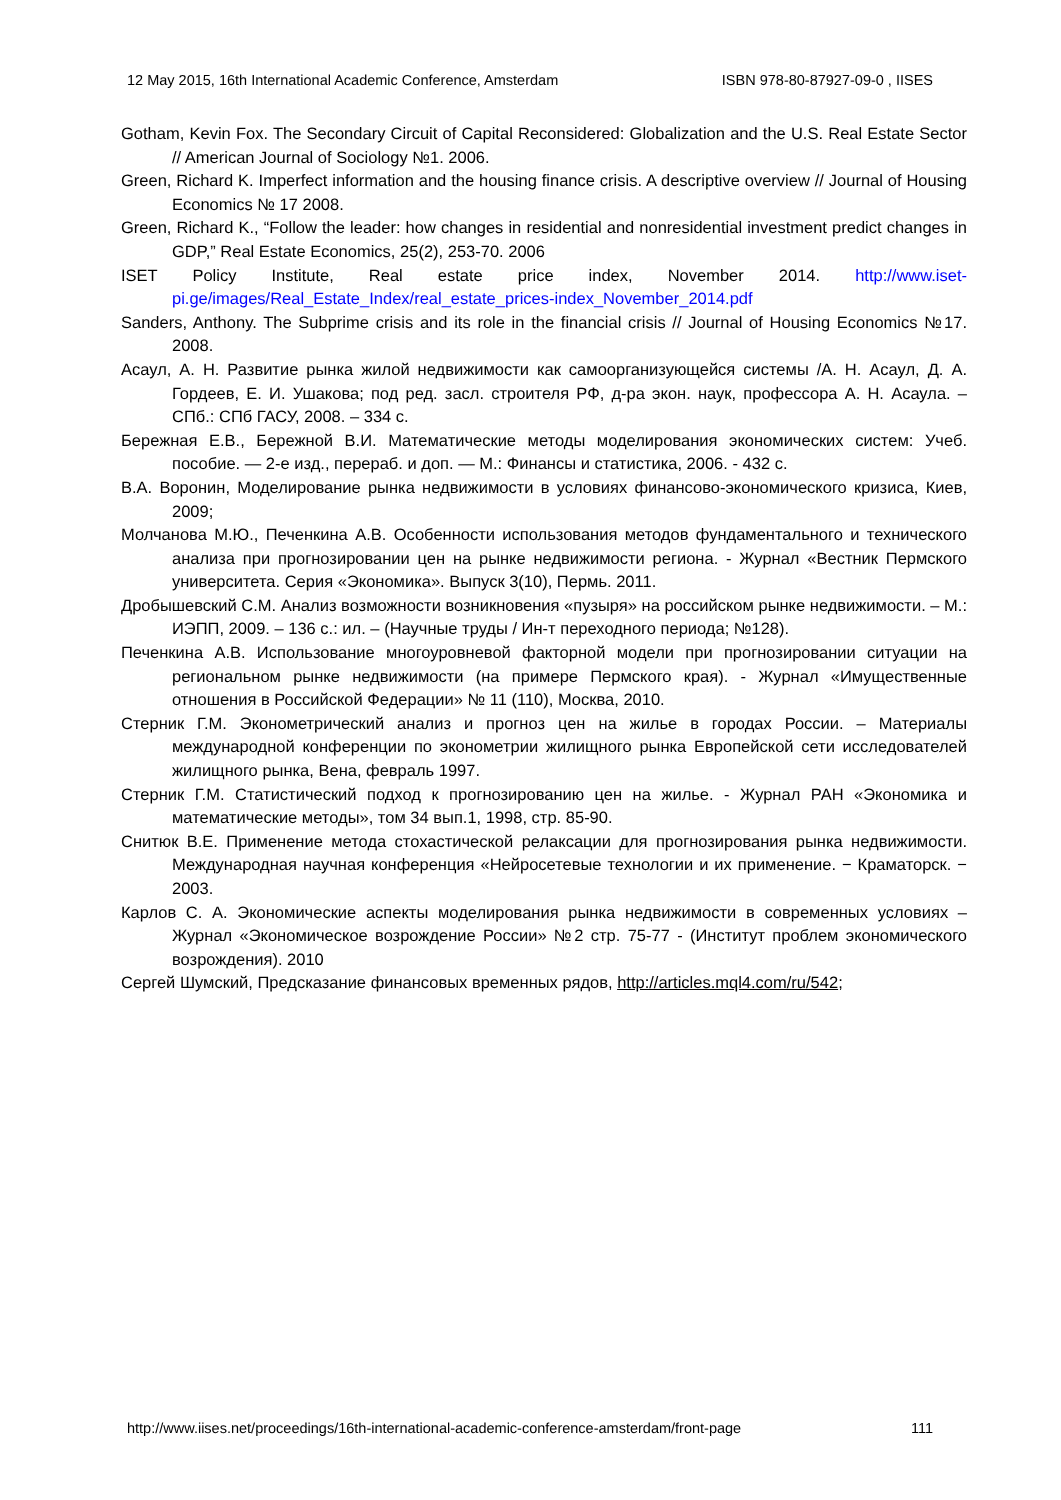12 May 2015, 16th International Academic Conference, Amsterdam ISBN 978-80-87927-09-0 , IISES
Gotham, Kevin Fox. The Secondary Circuit of Capital Reconsidered: Globalization and the U.S. Real Estate Sector // American Journal of Sociology №1. 2006.
Green, Richard K. Imperfect information and the housing finance crisis. A descriptive overview // Journal of Housing Economics № 17 2008.
Green, Richard K., “Follow the leader: how changes in residential and nonresidential investment predict changes in GDP,” Real Estate Economics, 25(2), 253-70. 2006
ISET Policy Institute, Real estate price index, November 2014. http://www.iset-pi.ge/images/Real_Estate_Index/real_estate_prices-index_November_2014.pdf
Sanders, Anthony. The Subprime crisis and its role in the financial crisis // Journal of Housing Economics №17. 2008.
Асаул, А. Н. Развитие рынка жилой недвижимости как самоорганизующейся системы /А. Н. Асаул, Д. А. Гордеев, Е. И. Ушакова; под ред. засл. строителя РФ, д-ра экон. наук, профессора А. Н. Асаула. – СПб.: СПб ГАСУ, 2008. – 334 с.
Бережная Е.В., Бережной В.И. Математические методы моделирования экономических систем: Учеб. пособие. — 2-е изд., перераб. и доп. — М.: Финансы и статистика, 2006. - 432 с.
В.А. Воронин, Моделирование рынка недвижимости в условиях финансово-экономического кризиса, Киев, 2009;
Молчанова М.Ю., Печенкина А.В. Особенности использования методов фундаментального и технического анализа при прогнозировании цен на рынке недвижимости региона. - Журнал «Вестник Пермского университета. Серия «Экономика». Выпуск 3(10), Пермь. 2011.
Дробышевский С.М. Анализ возможности возникновения «пузыря» на российском рынке недвижимости. – М.: ИЭПП, 2009. – 136 с.: ил. – (Научные труды / Ин-т переходного периода; №128).
Печенкина А.В. Использование многоуровневой факторной модели при прогнозировании ситуации на региональном рынке недвижимости (на примере Пермского края). - Журнал «Имущественные отношения в Российской Федерации» № 11 (110), Москва, 2010.
Стерник Г.М. Эконометрический анализ и прогноз цен на жилье в городах России. – Материалы международной конференции по эконометрии жилищного рынка Европейской сети исследователей жилищного рынка, Вена, февраль 1997.
Стерник Г.М. Статистический подход к прогнозированию цен на жилье. - Журнал РАН «Экономика и математические методы», том 34 вып.1, 1998, стр. 85-90.
Снитюк В.Е. Применение метода стохастической релаксации для прогнозирования рынка недвижимости. Международная научная конференция «Нейросетевые технологии и их применение. − Краматорск. − 2003.
Карлов С. А. Экономические аспекты моделирования рынка недвижимости в современных условиях – Журнал «Экономическое возрождение России» №2 стр. 75-77 - (Институт проблем экономического возрождения). 2010
Сергей Шумский, Предсказание финансовых временных рядов, http://articles.mql4.com/ru/542;
http://www.iises.net/proceedings/16th-international-academic-conference-amsterdam/front-page 111